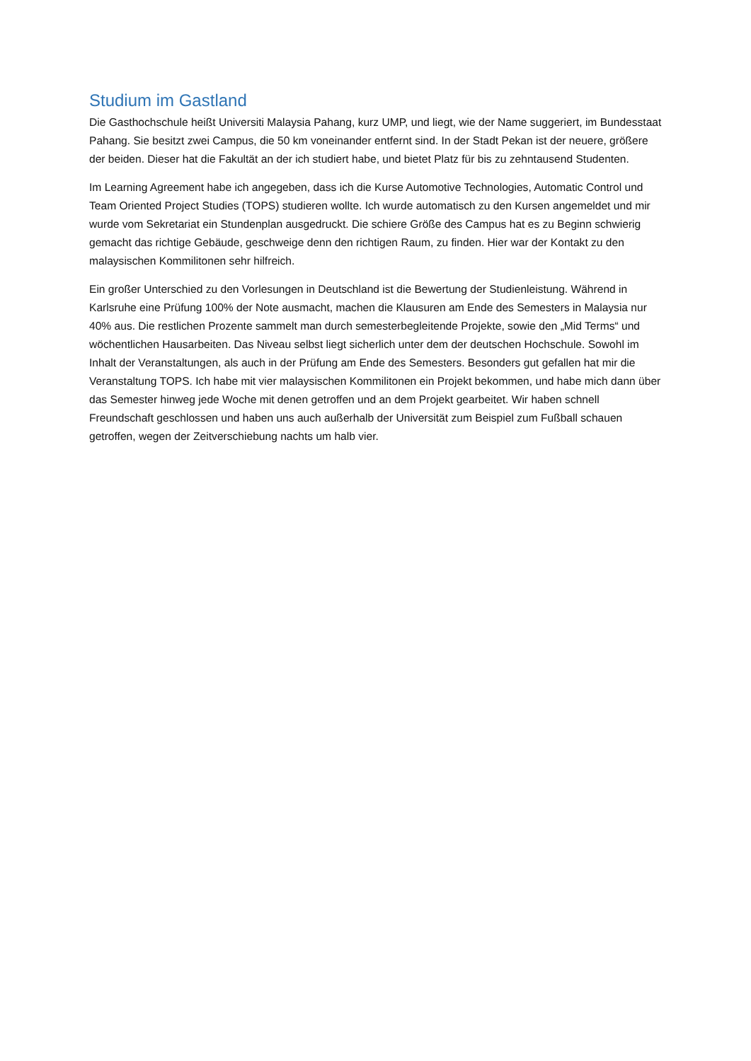Studium im Gastland
Die Gasthochschule heißt Universiti Malaysia Pahang, kurz UMP, und liegt, wie der Name suggeriert, im Bundesstaat Pahang. Sie besitzt zwei Campus, die 50 km voneinander entfernt sind. In der Stadt Pekan ist der neuere, größere der beiden. Dieser hat die Fakultät an der ich studiert habe, und bietet Platz für bis zu zehntausend Studenten.
Im Learning Agreement habe ich angegeben, dass ich die Kurse Automotive Technologies, Automatic Control und Team Oriented Project Studies (TOPS) studieren wollte. Ich wurde automatisch zu den Kursen angemeldet und mir wurde vom Sekretariat ein Stundenplan ausgedruckt. Die schiere Größe des Campus hat es zu Beginn schwierig gemacht das richtige Gebäude, geschweige denn den richtigen Raum, zu finden. Hier war der Kontakt zu den malaysischen Kommilitonen sehr hilfreich.
Ein großer Unterschied zu den Vorlesungen in Deutschland ist die Bewertung der Studienleistung. Während in Karlsruhe eine Prüfung 100% der Note ausmacht, machen die Klausuren am Ende des Semesters in Malaysia nur 40% aus. Die restlichen Prozente sammelt man durch semesterbegleitende Projekte, sowie den „Mid Terms“ und wöchentlichen Hausarbeiten. Das Niveau selbst liegt sicherlich unter dem der deutschen Hochschule. Sowohl im Inhalt der Veranstaltungen, als auch in der Prüfung am Ende des Semesters. Besonders gut gefallen hat mir die Veranstaltung TOPS. Ich habe mit vier malaysischen Kommilitonen ein Projekt bekommen, und habe mich dann über das Semester hinweg jede Woche mit denen getroffen und an dem Projekt gearbeitet. Wir haben schnell Freundschaft geschlossen und haben uns auch außerhalb der Universität zum Beispiel zum Fußball schauen getroffen, wegen der Zeitverschiebung nachts um halb vier.